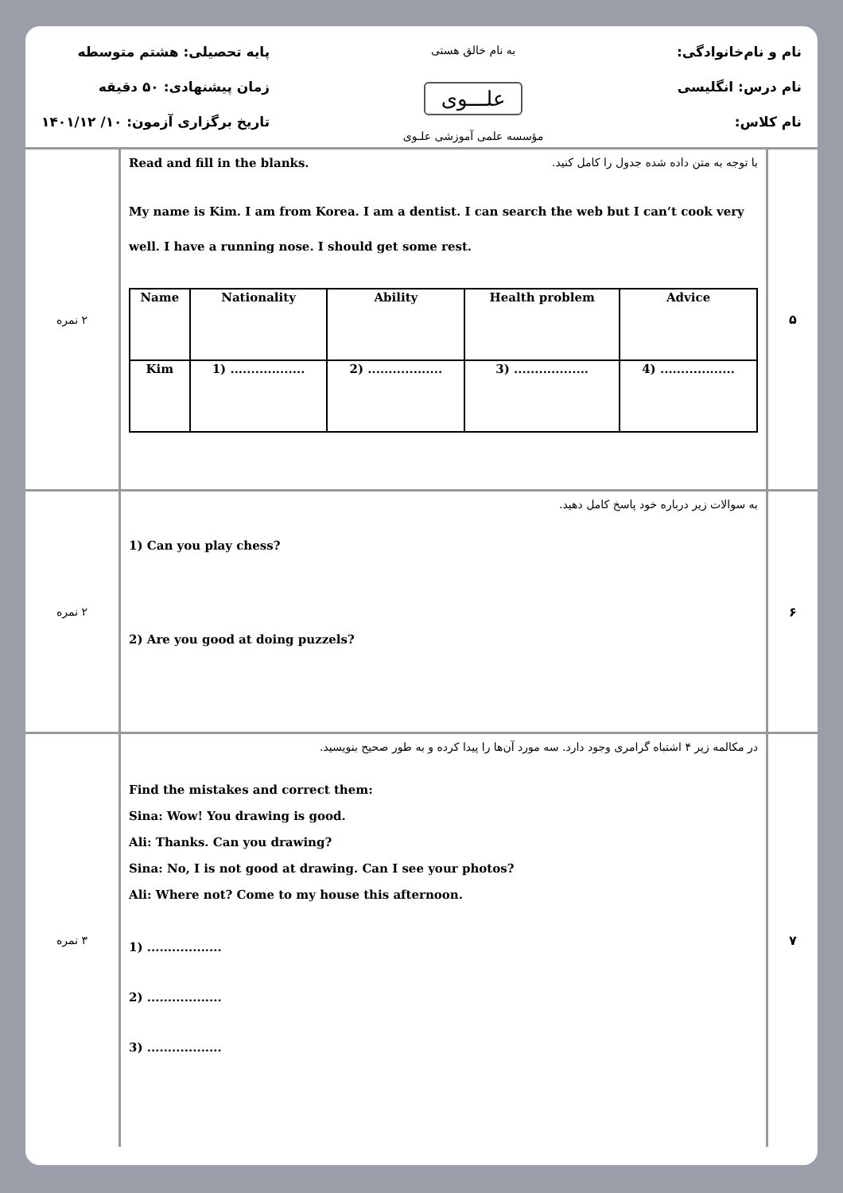نام و نام‌خانوادگی:
نام درس: انگلیسی
نام کلاس:
به نام خالق هستی
علـــوی
مؤسسه علمی آموزشی علـوی
پایه تحصیلی: هشتم متوسطه
زمان پیشنهادی: ۵۰ دقیقه
تاریخ برگزاری آزمون: ۱۰/ ۱۴۰۱/۱۲
| ۵ | Read and fill in the blanks. با توجه به متن داده شده جدول را کامل کنید. My name is Kim. I am from Korea. I am a dentist. I can search the web but I can’t cook very well. I have a running nose. I should get some rest. / Name / Nationality / Ability / Health problem / Advice / / --- / --- / --- / --- / --- / / Kim / 1) .................. / 2) .................. / 3) .................. / 4) .................. / | ۲ نمره |
| ۶ | به سوالات زیر درباره خود پاسخ کامل دهید. 1) Can you play chess? 2) Are you good at doing puzzels? | ۲ نمره |
| ۷ | در مکالمه زیر ۴ اشتباه گرامری وجود دارد. سه مورد آن‌ها را پیدا کرده و به طور صحیح بنویسید. Find the mistakes and correct them: Sina: Wow! You drawing is good. Ali: Thanks. Can you drawing? Sina: No, I is not good at drawing. Can I see your photos? Ali: Where not? Come to my house this afternoon. 1) .................. 2) .................. 3) .................. | ۳ نمره |